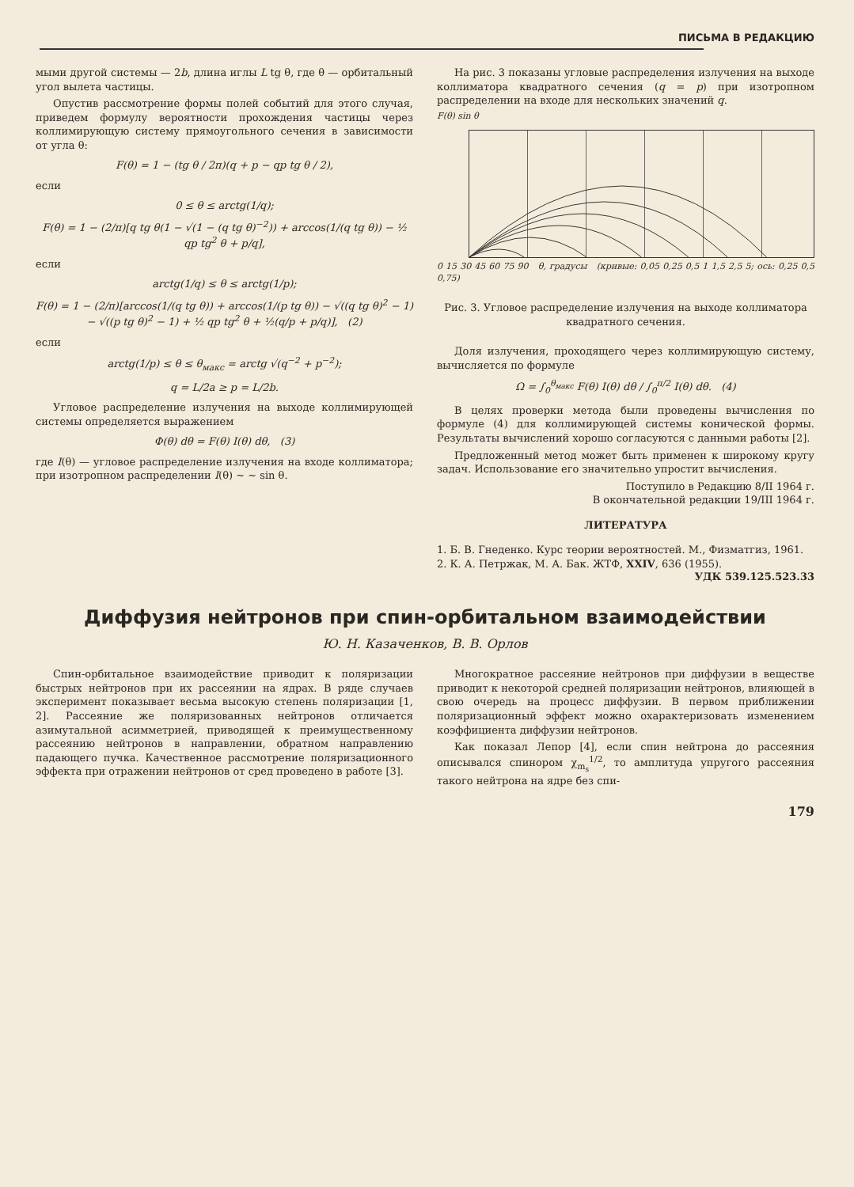ПИСЬМА В РЕДАКЦИЮ
мыми другой системы — 2b, длина иглы L tg θ, где θ — орбитальный угол вылета частицы.
Опустив рассмотрение формы полей событий для этого случая, приведем формулу вероятности прохождения частицы через коллимирующую систему прямоугольного сечения в зависимости от угла θ:
F(θ) = 1 − (tg θ / 2π)(q + p − qp tg θ / 2),
если
0 ≤ θ ≤ arctg(1/q);
F(θ) = 1 − (2/π)[q tg θ(1 − √(1 − (q tg θ)<sup>−2</sup>)) + arccos(1/(q tg θ)) − ½ qp tg<sup>2</sup> θ + p/q],
если
arctg(1/q) ≤ θ ≤ arctg(1/p);
F(θ) = 1 − (2/π)[arccos(1/(q tg θ)) + arccos(1/(p tg θ)) − √((q tg θ)<sup>2</sup> − 1) − √((p tg θ)<sup>2</sup> − 1) + ½ qp tg<sup>2</sup> θ + ½(q/p + p/q)], (2)
если
arctg(1/p) ≤ θ ≤ θ<sub>макс</sub> = arctg √(q<sup>−2</sup> + p<sup>−2</sup>);
q = L/2a ≥ p = L/2b.
Угловое распределение излучения на выходе коллимирующей системы определяется выражением
Φ(θ) dθ = F(θ) I(θ) dθ, (3)
где I(θ) — угловое распределение излучения на входе коллиматора; при изотропном распределении I(θ) ~ ~ sin θ.
На рис. 3 показаны угловые распределения излучения на выходе коллиматора квадратного сечения (q = p) при изотропном распределении на входе для нескольких значений q.
F(θ) sin θ
0 15 30 45 60 75 90 θ, градусы (кривые: 0,05 0,25 0,5 1 1,5 2,5 5; ось: 0,25 0,5 0,75)
Рис. 3. Угловое распределение излучения на выходе коллиматора квадратного сечения.
Доля излучения, проходящего через коллимирующую систему, вычисляется по формуле
Ω = ∫<sub>0</sub><sup>θ<sub>макс</sub></sup> F(θ) I(θ) dθ / ∫<sub>0</sub><sup>π/2</sup> I(θ) dθ. (4)
В целях проверки метода были проведены вычисления по формуле (4) для коллимирующей системы конической формы. Результаты вычислений хорошо согласуются с данными работы [2].
Предложенный метод может быть применен к широкому кругу задач. Использование его значительно упростит вычисления.
Поступило в Редакцию 8/II 1964 г.
В окончательной редакции 19/III 1964 г.
ЛИТЕРАТУРА
1. Б. В. Гнеденко. Курс теории вероятностей. М., Физматгиз, 1961.
2. К. А. Петржак, М. А. Бак. ЖТФ, XXIV, 636 (1955).
УДК 539.125.523.33
Диффузия нейтронов при спин-орбитальном взаимодействии
Ю. Н. Казаченков, В. В. Орлов
Спин-орбитальное взаимодействие приводит к поляризации быстрых нейтронов при их рассеянии на ядрах. В ряде случаев эксперимент показывает весьма высокую степень поляризации [1, 2]. Рассеяние же поляризованных нейтронов отличается азимутальной асимметрией, приводящей к преимущественному рассеянию нейтронов в направлении, обратном направлению падающего пучка. Качественное рассмотрение поляризационного эффекта при отражении нейтронов от сред проведено в работе [3].
Многократное рассеяние нейтронов при диффузии в веществе приводит к некоторой средней поляризации нейтронов, влияющей в свою очередь на процесс диффузии. В первом приближении поляризационный эффект можно охарактеризовать изменением коэффициента диффузии нейтронов.
Как показал Лепор [4], если спин нейтрона до рассеяния описывался спинором χ<sub>m<sub>s</sub></sub><sup>1/2</sup>, то амплитуда упругого рассеяния такого нейтрона на ядре без спи-
179